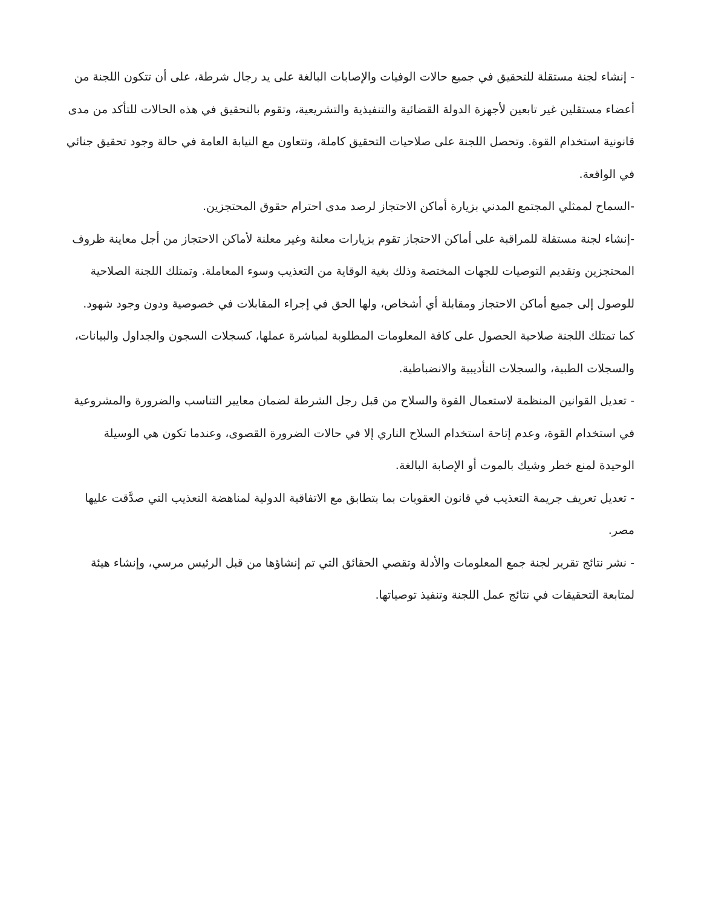- إنشاء لجنة مستقلة للتحقيق في جميع حالات الوفيات والإصابات البالغة على يد رجال شرطة، على أن تتكون اللجنة من أعضاء مستقلين غير تابعين لأجهزة الدولة القضائية والتنفيذية والتشريعية، وتقوم بالتحقيق في هذه الحالات للتأكد من مدى قانونية استخدام القوة. وتحصل اللجنة على صلاحيات التحقيق كاملة، وتتعاون مع النيابة العامة في حالة وجود تحقيق جنائي في الواقعة.
-السماح لممثلي المجتمع المدني بزيارة أماكن الاحتجاز لرصد مدى احترام حقوق المحتجزين.
-إنشاء لجنة مستقلة للمراقبة على أماكن الاحتجاز تقوم بزيارات معلنة وغير معلنة لأماكن الاحتجاز من أجل معاينة ظروف المحتجزين وتقديم التوصيات للجهات المختصة وذلك بغية الوقاية من التعذيب وسوء المعاملة. وتمتلك اللجنة الصلاحية للوصول إلى جميع أماكن الاحتجاز ومقابلة أي أشخاص، ولها الحق في إجراء المقابلات في خصوصية ودون وجود شهود. كما تمتلك اللجنة صلاحية الحصول على كافة المعلومات المطلوبة لمباشرة عملها، كسجلات السجون والجداول والبيانات، والسجلات الطبية، والسجلات التأديبية والانضباطية.
- تعديل القوانين المنظمة لاستعمال القوة والسلاح من قبل رجل الشرطة لضمان معايير التناسب والضرورة والمشروعية في استخدام القوة، وعدم إتاحة استخدام السلاح الناري إلا في حالات الضرورة القصوى، وعندما تكون هي الوسيلة الوحيدة لمنع خطر وشيك بالموت أو الإصابة البالغة.
- تعديل تعريف جريمة التعذيب في قانون العقوبات بما بتطابق مع الاتفاقية الدولية لمناهضة التعذيب التي صدَّقت عليها مصر.
- نشر نتائج تقرير لجنة جمع المعلومات والأدلة وتقصي الحقائق التي تم إنشاؤها من قبل الرئيس مرسي، وإنشاء هيئة لمتابعة التحقيقات في نتائج عمل اللجنة وتنفيذ توصياتها.